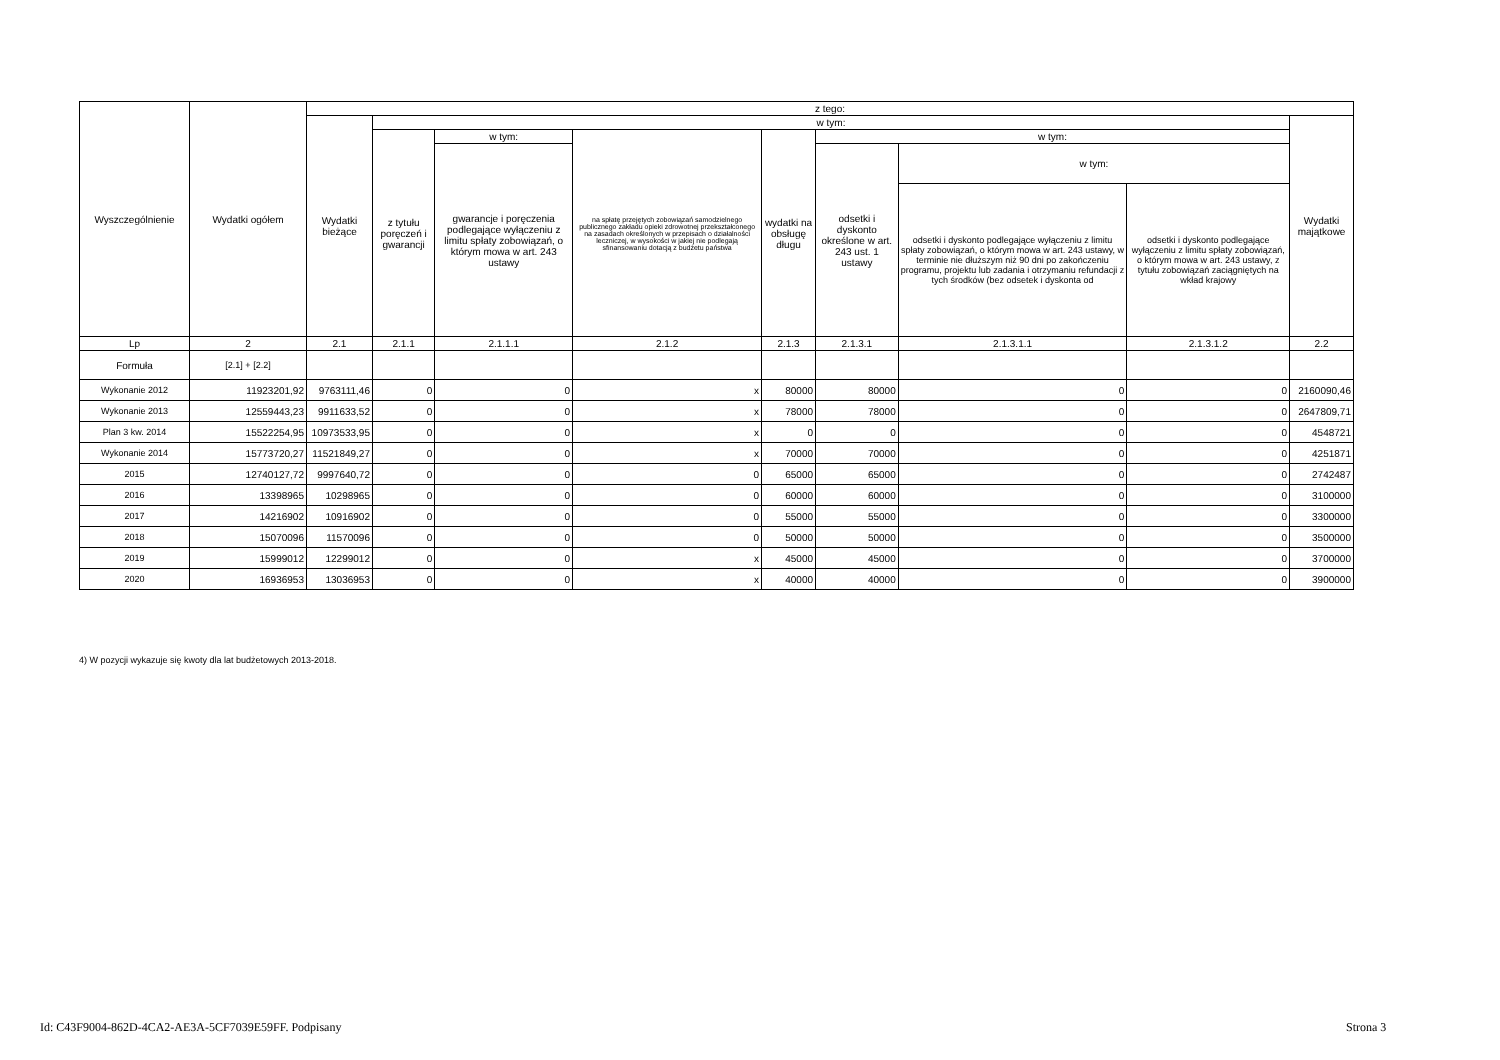| Wyszczególnienie | Wydatki ogółem | z tego: | | | | | | | | |
| --- | --- | --- | --- | --- | --- | --- | --- | --- | --- | --- |
| | | Wydatki bieżące | w tym: | | | | | | | Wydatki majątkowe |
| | | | z tytułu poręczeń i gwarancji | w tym: | na spłatę przejętych zobowiązań samodzielnego publicznego zakładu opieki zdrowotnej przekształconego na zasadach określonych w przepisach o działalności leczniczej, w wysokości w jakiej nie podlegają sfinansowaniu dotacją z budżetu państwa | wydatki na obsługę długu | w tym: | | | |
| | | | | gwarancje i poręczenia podlegające wyłączeniu z limitu spłaty zobowiązań, o którym mowa w art. 243 ustawy | | | odsetki i dyskonto określone w art. 243 ust. 1 ustawy | w tym: | | |
| | | | | | | | | odsetki i dyskonto podlegające wyłączeniu z limitu spłaty zobowiązań, o którym mowa w art. 243 ustawy, w terminie nie dłuższym niż 90 dni po zakończeniu programu, projektu lub zadania i otrzymaniu refundacji z tych środków (bez odsetek i dyskonta od | odsetki i dyskonto podlegające wyłączeniu z limitu spłaty zobowiązań, o którym mowa w art. 243 ustawy, z tytułu zobowiązań zaciągniętych na wkład krajowy | |
| Lp | 2 | 2.1 | 2.1.1 | 2.1.1.1 | 2.1.2 | 2.1.3 | 2.1.3.1 | 2.1.3.1.1 | 2.1.3.1.2 | 2.2 |
| Formuła | [2.1] + [2.2] | | | | | | | | | |
| Wykonanie 2012 | 11923201,92 | 9763111,46 | 0 | 0 | x | 80000 | 80000 | 0 | 0 | 2160090,46 |
| Wykonanie 2013 | 12559443,23 | 9911633,52 | 0 | 0 | x | 78000 | 78000 | 0 | 0 | 2647809,71 |
| Plan 3 kw. 2014 | 15522254,95 | 10973533,95 | 0 | 0 | x | 0 | 0 | 0 | 0 | 4548721 |
| Wykonanie 2014 | 15773720,27 | 11521849,27 | 0 | 0 | x | 70000 | 70000 | 0 | 0 | 4251871 |
| 2015 | 12740127,72 | 9997640,72 | 0 | 0 | 0 | 65000 | 65000 | 0 | 0 | 2742487 |
| 2016 | 13398965 | 10298965 | 0 | 0 | 0 | 60000 | 60000 | 0 | 0 | 3100000 |
| 2017 | 14216902 | 10916902 | 0 | 0 | 0 | 55000 | 55000 | 0 | 0 | 3300000 |
| 2018 | 15070096 | 11570096 | 0 | 0 | 0 | 50000 | 50000 | 0 | 0 | 3500000 |
| 2019 | 15999012 | 12299012 | 0 | 0 | x | 45000 | 45000 | 0 | 0 | 3700000 |
| 2020 | 16936953 | 13036953 | 0 | 0 | x | 40000 | 40000 | 0 | 0 | 3900000 |
4) W pozycji wykazuje się kwoty dla lat budżetowych 2013-2018.
Id: C43F9004-862D-4CA2-AE3A-5CF7039E59FF. Podpisany
Strona 3